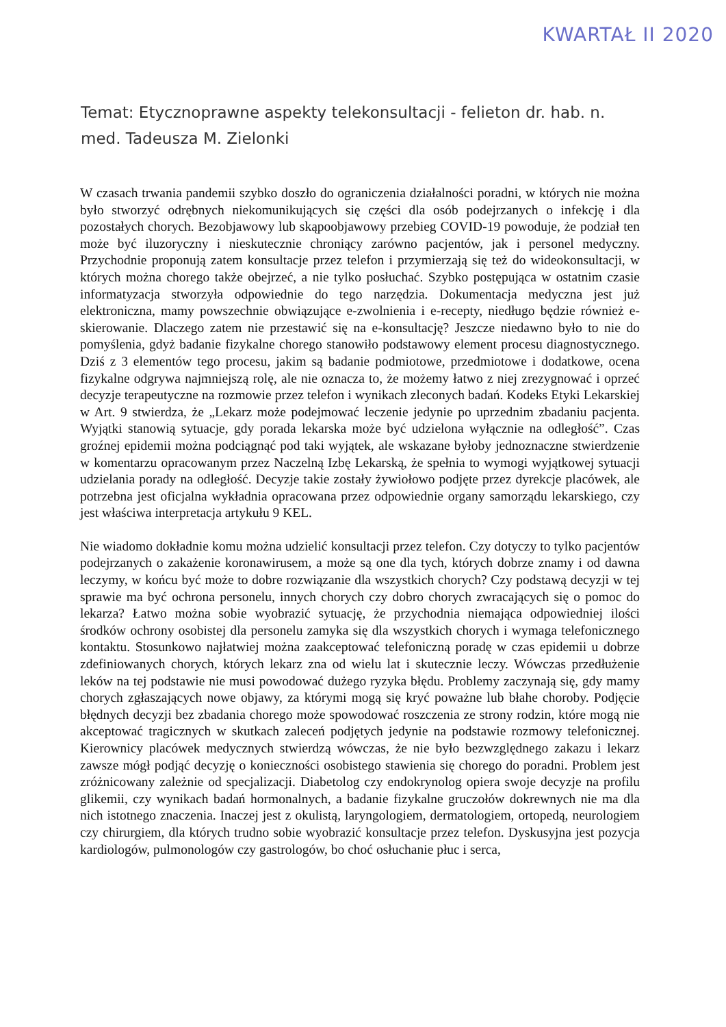KWARTAŁ II 2020
Temat: Etycznoprawne aspekty telekonsultacji - felieton dr. hab. n. med. Tadeusza M. Zielonki
W czasach trwania pandemii szybko doszło do ograniczenia działalności poradni, w których nie można było stworzyć odrębnych niekomunikujących się części dla osób podejrzanych o infekcję i dla pozostałych chorych. Bezobjawowy lub skąpoobjawowy przebieg COVID-19 powoduje, że podział ten może być iluzoryczny i nieskutecznie chroniący zarówno pacjentów, jak i personel medyczny. Przychodnie proponują zatem konsultacje przez telefon i przymierzają się też do wideokonsultacji, w których można chorego także obejrzeć, a nie tylko posłuchać. Szybko postępująca w ostatnim czasie informatyzacja stworzyła odpowiednie do tego narzędzia. Dokumentacja medyczna jest już elektroniczna, mamy powszechnie obwiązujące e-zwolnienia i e-recepty, niedługo będzie również e-skierowanie. Dlaczego zatem nie przestawić się na e-konsultację? Jeszcze niedawno było to nie do pomyślenia, gdyż badanie fizykalne chorego stanowiło podstawowy element procesu diagnostycznego. Dziś z 3 elementów tego procesu, jakim są badanie podmiotowe, przedmiotowe i dodatkowe, ocena fizykalne odgrywa najmniejszą rolę, ale nie oznacza to, że możemy łatwo z niej zrezygnować i oprzeć decyzje terapeutyczne na rozmowie przez telefon i wynikach zleconych badań. Kodeks Etyki Lekarskiej w Art. 9 stwierdza, że „Lekarz może podejmować leczenie jedynie po uprzednim zbadaniu pacjenta. Wyjątki stanowią sytuacje, gdy porada lekarska może być udzielona wyłącznie na odległość”. Czas groźnej epidemii można podciągnąć pod taki wyjątek, ale wskazane byłoby jednoznaczne stwierdzenie w komentarzu opracowanym przez Naczelną Izbę Lekarską, że spełnia to wymogi wyjątkowej sytuacji udzielania porady na odległość. Decyzje takie zostały żywiołowo podjęte przez dyrekcje placówek, ale potrzebna jest oficjalna wykładnia opracowana przez odpowiednie organy samorządu lekarskiego, czy jest właściwa interpretacja artykułu 9 KEL.
Nie wiadomo dokładnie komu można udzielić konsultacji przez telefon. Czy dotyczy to tylko pacjentów podejrzanych o zakażenie koronawirusem, a może są one dla tych, których dobrze znamy i od dawna leczymy, w końcu być może to dobre rozwiązanie dla wszystkich chorych? Czy podstawą decyzji w tej sprawie ma być ochrona personelu, innych chorych czy dobro chorych zwracających się o pomoc do lekarza? Łatwo można sobie wyobrazić sytuację, że przychodnia niemająca odpowiedniej ilości środków ochrony osobistej dla personelu zamyka się dla wszystkich chorych i wymaga telefonicznego kontaktu. Stosunkowo najłatwiej można zaakceptować telefoniczną poradę w czas epidemii u dobrze zdefiniowanych chorych, których lekarz zna od wielu lat i skutecznie leczy. Wówczas przedłużenie leków na tej podstawie nie musi powodować dużego ryzyka błędu. Problemy zaczynają się, gdy mamy chorych zgłaszających nowe objawy, za którymi mogą się kryć poważne lub błahe choroby. Podjęcie błędnych decyzji bez zbadania chorego może spowodować roszczenia ze strony rodzin, które mogą nie akceptować tragicznych w skutkach zaleceń podjętych jedynie na podstawie rozmowy telefonicznej. Kierownicy placówek medycznych stwierdzą wówczas, że nie było bezwzględnego zakazu i lekarz zawsze mógł podjąć decyzję o konieczności osobistego stawienia się chorego do poradni. Problem jest zróżnicowany zależnie od specjalizacji. Diabetolog czy endokrynolog opiera swoje decyzje na profilu glikemii, czy wynikach badań hormonalnych, a badanie fizykalne gruczołów dokrewnych nie ma dla nich istotnego znaczenia. Inaczej jest z okulistą, laryngologiem, dermatologiem, ortopedą, neurologiem czy chirurgiem, dla których trudno sobie wyobrazić konsultacje przez telefon. Dyskusyjna jest pozycja kardiologów, pulmonologów czy gastrologów, bo choć osłuchanie płuc i serca,